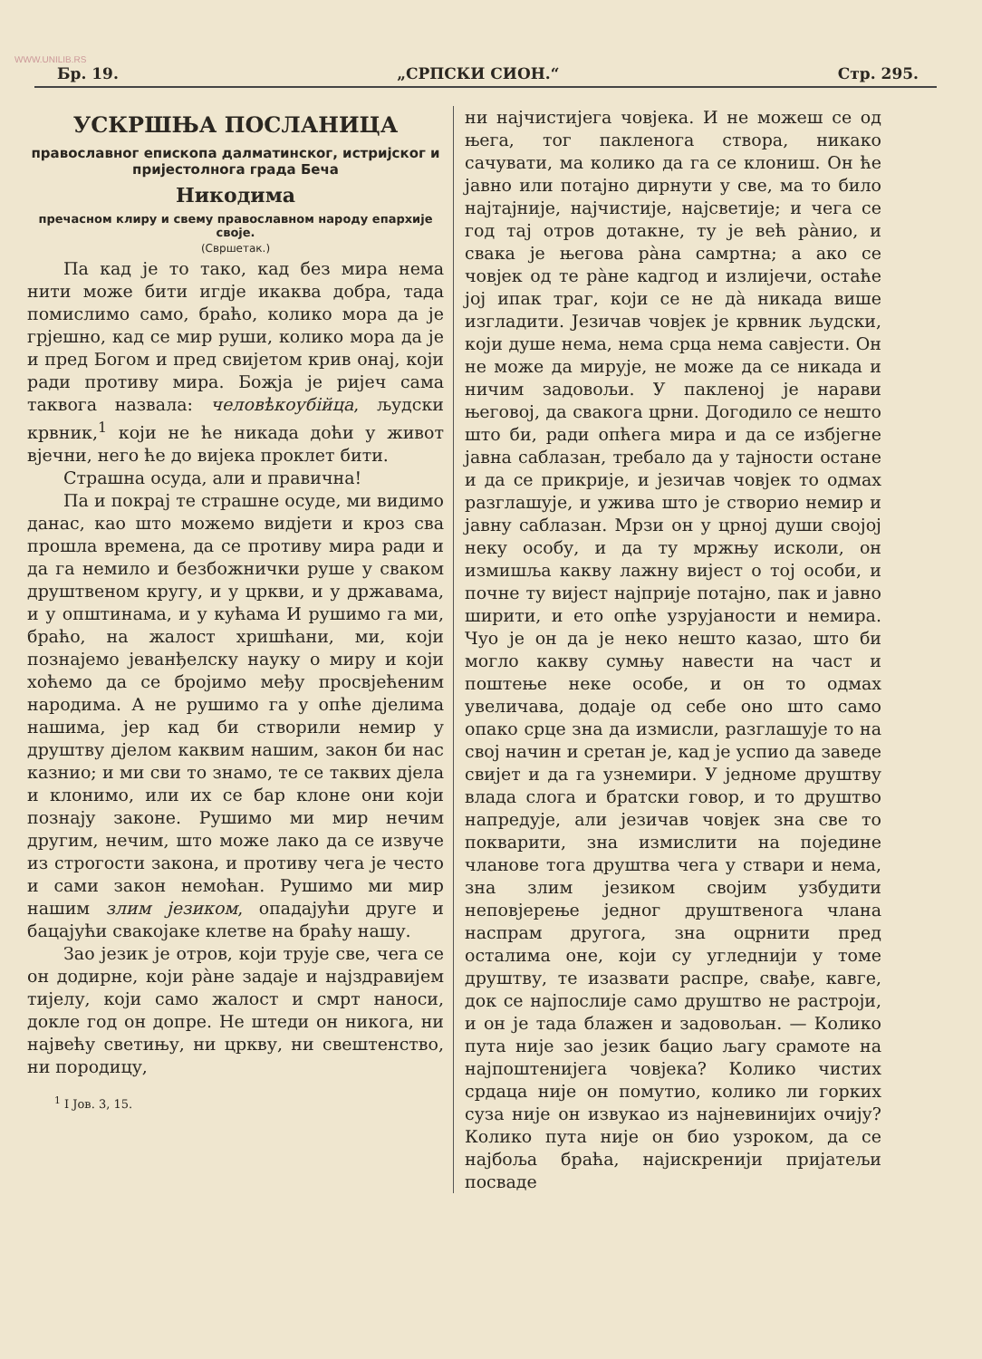WWW.UNILIB.RS
Бр. 19. „СРПСКИ СИОН.“Стр. 295.
УСКРШЊА ПОСЛАНИЦА
православног епископа далматинског, истријског и пријестолнога града Беча
Никодима
пречасном клиру и свему православном народу епархије своје.
(Свршетак.)
Па кад је то тако, кад без мира нема нити може бити игдје икаква добра, тада помислимо само, браћо, колико мора да је грјешно, кад се мир руши, колико мора да је и пред Богом и пред свијетом крив онај, који ради противу мира. Божја је ријеч сама таквога назвала: человѣкоубійца, људски крвник,<sup>1</sup> који не ће никада доћи у живот вјечни, него ће до вијека проклет бити.
Страшна осуда, али и правична!
Па и покрај те страшне осуде, ми видимо данас, као што можемо видјети и кроз сва прошла времена, да се противу мира ради и да га немило и безбожнички руше у сваком друштвеном кругу, и у цркви, и у државама, и у општинама, и у кућама И рушимо га ми, браћо, на жалост хришћани, ми, који познајемо јеванђелску науку о миру и који хоћемо да се бројимо међу просвјећеним народима. А не рушимо га у опће дјелима нашима, јер кад би створили немир у друштву дјелом каквим нашим, закон би нас казнио; и ми сви то знамо, те се таквих дјела и клонимо, или их се бар клоне они који познају законе. Рушимо ми мир нечим другим, нечим, што може лако да се извуче из строгости закона, и противу чега је често и сами закон немоћан. Рушимо ми мир нашим злим језиком, опадајући друге и бацајући свакојаке клетве на браћу нашу.
Зао језик је отров, који трује све, чега се он додирне, који ра̀не задаје и најздравијем тијелу, који само жалост и смрт наноси, докле год он допре. Не штеди он никога, ни највећу светињу, ни цркву, ни свештенство, ни породицу,
<sup>1</sup> I Јов. 3, 15.
ни најчистијега човјека. И не можеш се од њега, тог пакленога створа, никако сачувати, ма колико да га се клониш. Он ће јавно или потајно дирнути у све, ма то било најтајније, најчистије, најсветије; и чега се год тај отров дотакне, ту је већ ра̀нио, и свака је његова ра̀на самртна; а ако се човјек од те ра̀не кадгод и излијечи, остаће јој ипак траг, који се не да̀ никада више изгладити. Језичав човјек је крвник људски, који душе нема, нема срца нема савјести. Он не може да мирује, не може да се никада и ничим задовољи. У пакленој је нарави његовој, да свакога црни. Догодило се нешто што би, ради опћега мира и да се избјегне јавна саблазан, требало да у тајности остане и да се прикрије, и језичав човјек то одмах разглашује, и ужива што је створио немир и јавну саблазан. Мрзи он у црној души својој неку особу, и да ту мржњу исколи, он измишља какву лажну вијест о тој особи, и почне ту вијест најприје потајно, пак и јавно ширити, и ето опће узрујаности и немира. Чуо је он да је неко нешто казао, што би могло какву сумњу навести на част и поштење неке особе, и он то одмах увеличава, додаје од себе оно што само опако срце зна да измисли, разглашује то на свој начин и сретан је, кад је успио да заведе свијет и да га узнемири. У једноме друштву влада слога и братски говор, и то друштво напредује, али језичав човјек зна све то покварити, зна измислити на поједине чланове тога друштва чега у ствари и нема, зна злим језиком својим узбудити неповјерење једног друштвенога члана наспрам другога, зна оцрнити пред осталима оне, који су угледнији у томе друштву, те изазвати распре, свађе, кавге, док се најпослије само друштво не растроји, и он је тада блажен и задовољан. — Колико пута није зао језик бацио љагу срамоте на најпоштенијега човјека? Колико чистих срдаца није он помутио, колико ли горких суза није он извукао из најневинијих очију? Колико пута није он био узроком, да се најбоља браћа, најискренији пријатељи посваде